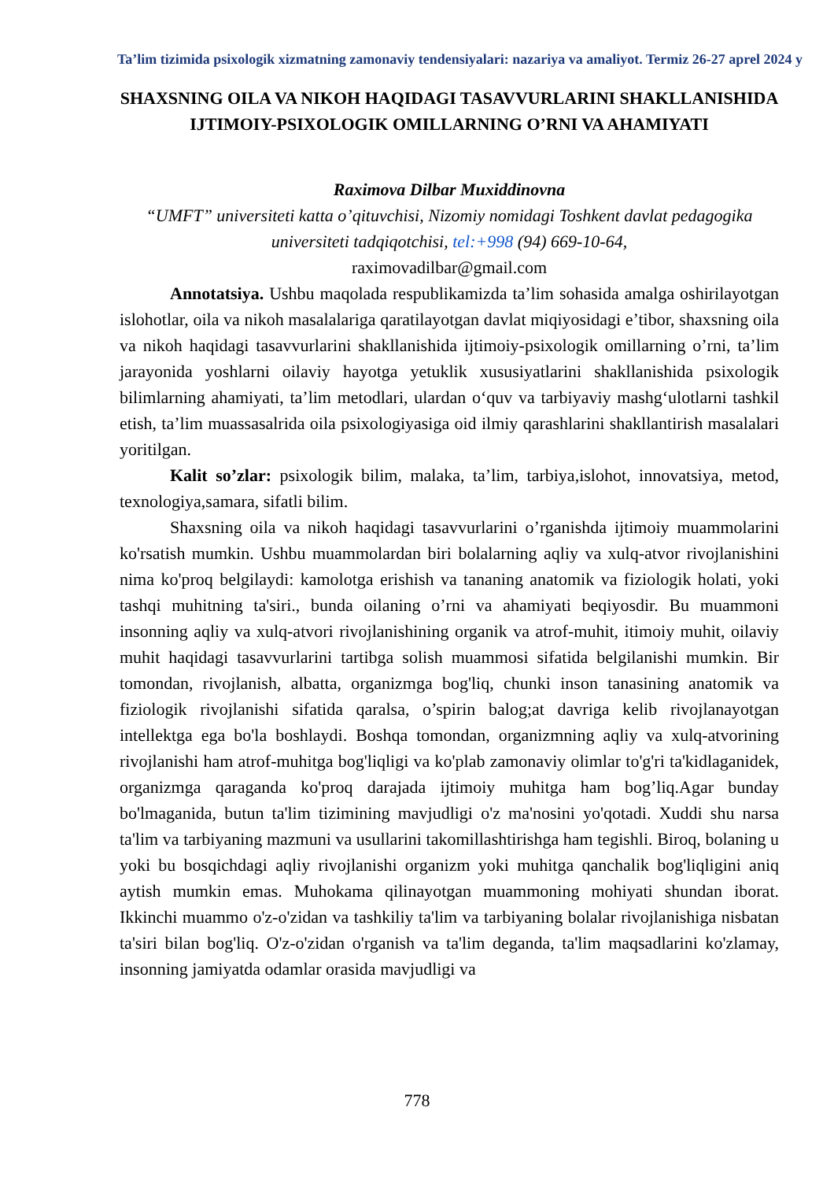Ta’lim tizimida psixologik xizmatning zamonaviy tendensiyalari: nazariya va amaliyot. Termiz 26-27 aprel 2024 y
SHAXSNING OILA VA NIKOH HAQIDAGI TASAVVURLARINI SHAKLLANISHIDA IJTIMOIY-PSIXOLOGIK OMILLARNING O’RNI VA AHAMIYATI
Raximova Dilbar Muxiddinovna
“UMFT” universiteti katta o’qituvchisi, Nizomiy nomidagi Toshkent davlat pedagogika universiteti tadqiqotchisi, tel:+998 (94) 669-10-64,
raximovadilbar@gmail.com
Annotatsiya. Ushbu maqolada respublikamizda ta’lim sohasida amalga oshirilayotgan islohotlar, oila va nikoh masalalariga qaratilayotgan davlat miqiyosidagi e’tibor, shaxsning oila va nikoh haqidagi tasavvurlarini shakllanishida ijtimoiy-psixologik omillarning o’rni, ta’lim jarayonida yoshlarni oilaviy hayotga yetuklik xususiyatlarini shakllanishida psixologik bilimlarning ahamiyati, ta’lim metodlari, ulardan o‘quv va tarbiyaviy mashg‘ulotlarni tashkil etish, ta’lim muassasalrida oila psixologiyasiga oid ilmiy qarashlarini shakllantirish masalalari yoritilgan.
Kalit so’zlar: psixologik bilim, malaka, ta’lim, tarbiya,islohot, innovatsiya, metod, texnologiya,samara, sifatli bilim.
Shaxsning oila va nikoh haqidagi tasavvurlarini o’rganishda ijtimoiy muammolarini ko'rsatish mumkin. Ushbu muammolardan biri bolalarning aqliy va xulq-atvor rivojlanishini nima ko'proq belgilaydi: kamolotga erishish va tananing anatomik va fiziologik holati, yoki tashqi muhitning ta'siri., bunda oilaning o’rni va ahamiyati beqiyosdir. Bu muammoni insonning aqliy va xulq-atvori rivojlanishining organik va atrof-muhit, itimoiy muhit, oilaviy muhit haqidagi tasavvurlarini tartibga solish muammosi sifatida belgilanishi mumkin. Bir tomondan, rivojlanish, albatta, organizmga bog'liq, chunki inson tanasining anatomik va fiziologik rivojlanishi sifatida qaralsa, o’spirin balog;at davriga kelib rivojlanayotgan intellektga ega bo'la boshlaydi. Boshqa tomondan, organizmning aqliy va xulq-atvorining rivojlanishi ham atrof-muhitga bog'liqligi va ko'plab zamonaviy olimlar to'g'ri ta'kidlaganidek, organizmga qaraganda ko'proq darajada ijtimoiy muhitga ham bog’liq.Agar bunday bo'lmaganida, butun ta'lim tizimining mavjudligi o'z ma'nosini yo'qotadi. Xuddi shu narsa ta'lim va tarbiyaning mazmuni va usullarini takomillashtirishga ham tegishli. Biroq, bolaning u yoki bu bosqichdagi aqliy rivojlanishi organizm yoki muhitga qanchalik bog'liqligini aniq aytish mumkin emas. Muhokama qilinayotgan muammoning mohiyati shundan iborat. Ikkinchi muammo o'z-o'zidan va tashkiliy ta'lim va tarbiyaning bolalar rivojlanishiga nisbatan ta'siri bilan bog'liq. O'z-o'zidan o'rganish va ta'lim deganda, ta'lim maqsadlarini ko'zlamay, insonning jamiyatda odamlar orasida mavjudligi va
778